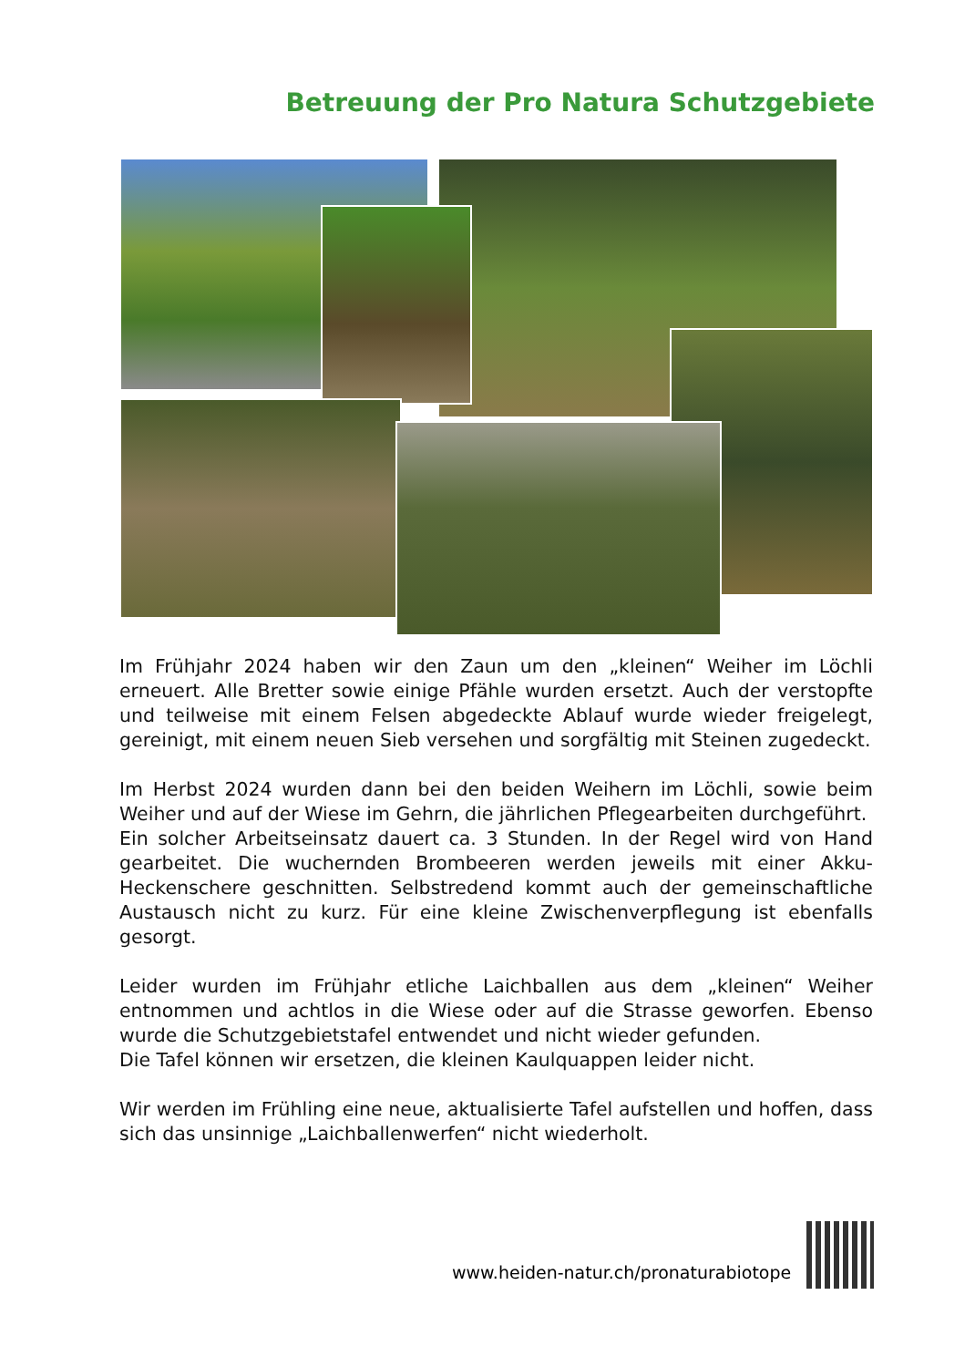Betreuung der Pro Natura Schutzgebiete
Im Frühjahr 2024 haben wir den Zaun um den „kleinen“ Weiher im Löchli erneuert. Alle Bretter sowie einige Pfähle wurden ersetzt. Auch der verstopfte und teilweise mit einem Felsen abgedeckte Ablauf wurde wieder freigelegt, gereinigt, mit einem neuen Sieb versehen und sorgfältig mit Steinen zugedeckt.
Im Herbst 2024 wurden dann bei den beiden Weihern im Löchli, sowie beim Weiher und auf der Wiese im Gehrn, die jährlichen Pflegearbeiten durchgeführt.
Ein solcher Arbeitseinsatz dauert ca. 3 Stunden. In der Regel wird von Hand gearbeitet. Die wuchernden Brombeeren werden jeweils mit einer Akku-Heckenschere geschnitten. Selbstredend kommt auch der gemeinschaftliche Austausch nicht zu kurz. Für eine kleine Zwischenverpflegung ist ebenfalls gesorgt.
Leider wurden im Frühjahr etliche Laichballen aus dem „kleinen“ Weiher entnommen und achtlos in die Wiese oder auf die Strasse geworfen. Ebenso wurde die Schutzgebietstafel entwendet und nicht wieder gefunden.
Die Tafel können wir ersetzen, die kleinen Kaulquappen leider nicht.
Wir werden im Frühling eine neue, aktualisierte Tafel aufstellen und hoffen, dass sich das unsinnige „Laichballenwerfen“ nicht wiederholt.
www.heiden-natur.ch/pronaturabiotope